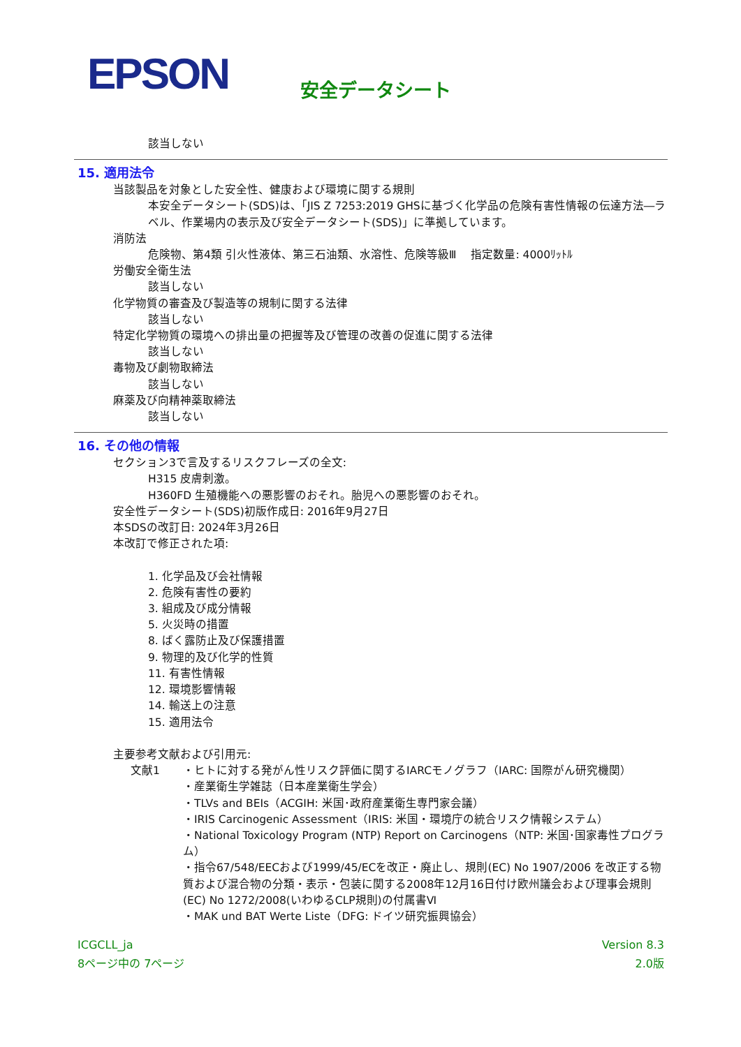EPSON 安全データシート
該当しない
15. 適用法令
当該製品を対象とした安全性、健康および環境に関する規則
本安全データシート(SDS)は、「JIS Z 7253:2019 GHSに基づく化学品の危険有害性情報の伝達方法―ラベル、作業場内の表示及び安全データシート(SDS)」に準拠しています。
消防法
危険物、第4類 引火性液体、第三石油類、水溶性、危険等級Ⅲ　 指定数量: 4000ﾘｯﾄﾙ
労働安全衛生法
該当しない
化学物質の審査及び製造等の規制に関する法律
該当しない
特定化学物質の環境への排出量の把握等及び管理の改善の促進に関する法律
該当しない
毒物及び劇物取締法
該当しない
麻薬及び向精神薬取締法
該当しない
16. その他の情報
セクション3で言及するリスクフレーズの全文:
H315 皮膚刺激。
H360FD 生殖機能への悪影響のおそれ。胎児への悪影響のおそれ。
安全性データシート(SDS)初版作成日: 2016年9月27日
本SDSの改訂日: 2024年3月26日
本改訂で修正された項:
1. 化学品及び会社情報
2. 危険有害性の要約
3. 組成及び成分情報
5. 火災時の措置
8. ばく露防止及び保護措置
9. 物理的及び化学的性質
11. 有害性情報
12. 環境影響情報
14. 輸送上の注意
15. 適用法令
主要参考文献および引用元:
文献1 ・ヒトに対する発がん性リスク評価に関するIARCモノグラフ（IARC: 国際がん研究機関）
・産業衛生学雑誌（日本産業衛生学会）
・TLVs and BEIs（ACGIH: 米国･政府産業衛生専門家会議）
・IRIS Carcinogenic Assessment（IRIS: 米国・環境庁の統合リスク情報システム）
・National Toxicology Program (NTP) Report on Carcinogens（NTP: 米国･国家毒性プログラム）
・指令67/548/EECおよび1999/45/ECを改正・廃止し、規則(EC) No 1907/2006 を改正する物質および混合物の分類・表示・包装に関する2008年12月16日付け欧州議会および理事会規則(EC) No 1272/2008(いわゆるCLP規則)の付属書Ⅵ
・MAK und BAT Werte Liste（DFG: ドイツ研究振興協会）
Version 8.3
2.0版
ICGCLL_ja
8ページ中の 7ページ